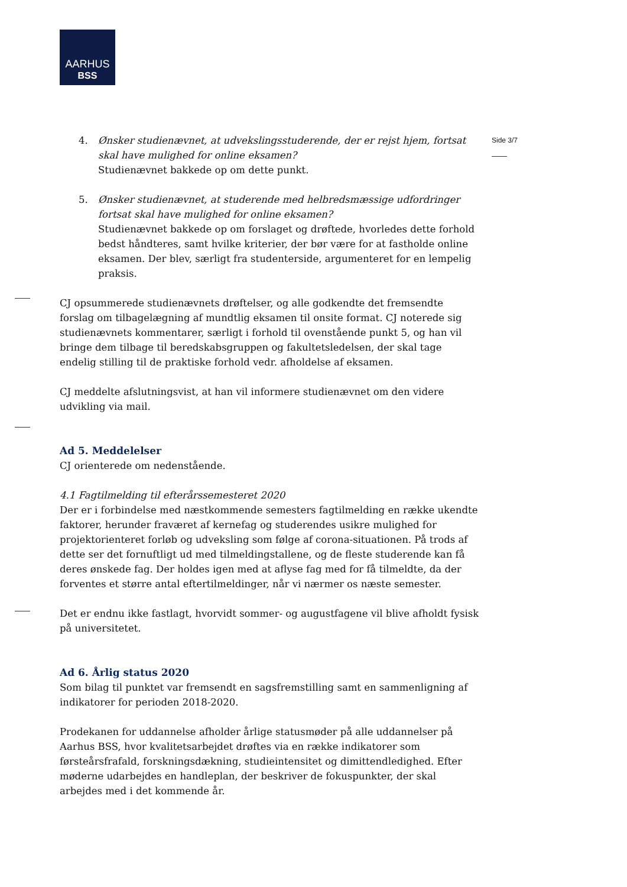AARHUS
BSS
Side 3/7
4. Ønsker studienævnet, at udvekslingsstuderende, der er rejst hjem, fortsat skal have mulighed for online eksamen?
Studienævnet bakkede op om dette punkt.
5. Ønsker studienævnet, at studerende med helbredsmæssige udfordringer fortsat skal have mulighed for online eksamen?
Studienævnet bakkede op om forslaget og drøftede, hvorledes dette forhold bedst håndteres, samt hvilke kriterier, der bør være for at fastholde online eksamen. Der blev, særligt fra studenterside, argumenteret for en lempelig praksis.
CJ opsummerede studienævnets drøftelser, og alle godkendte det fremsendte forslag om tilbagelægning af mundtlig eksamen til onsite format. CJ noterede sig studienævnets kommentarer, særligt i forhold til ovenstående punkt 5, og han vil bringe dem tilbage til beredskabsgruppen og fakultetsledelsen, der skal tage endelig stilling til de praktiske forhold vedr. afholdelse af eksamen.
CJ meddelte afslutningsvist, at han vil informere studienævnet om den videre udvikling via mail.
Ad 5. Meddelelser
CJ orienterede om nedenstående.
4.1 Fagtilmelding til efterårssemesteret 2020
Der er i forbindelse med næstkommende semesters fagtilmelding en række ukendte faktorer, herunder fraværet af kernefag og studerendes usikre mulighed for projektorienteret forløb og udveksling som følge af corona-situationen. På trods af dette ser det fornuftligt ud med tilmeldingstallene, og de fleste studerende kan få deres ønskede fag. Der holdes igen med at aflyse fag med for få tilmeldte, da der forventes et større antal eftertilmeldinger, når vi nærmer os næste semester.
Det er endnu ikke fastlagt, hvorvidt sommer- og augustfagene vil blive afholdt fysisk på universitetet.
Ad 6. Årlig status 2020
Som bilag til punktet var fremsendt en sagsfremstilling samt en sammenligning af indikatorer for perioden 2018-2020.
Prodekanen for uddannelse afholder årlige statusmøder på alle uddannelser på Aarhus BSS, hvor kvalitetsarbejdet drøftes via en række indikatorer som førsteårsfrafald, forskningsdækning, studieintensitet og dimittendledighed. Efter møderne udarbejdes en handleplan, der beskriver de fokuspunkter, der skal arbejdes med i det kommende år.